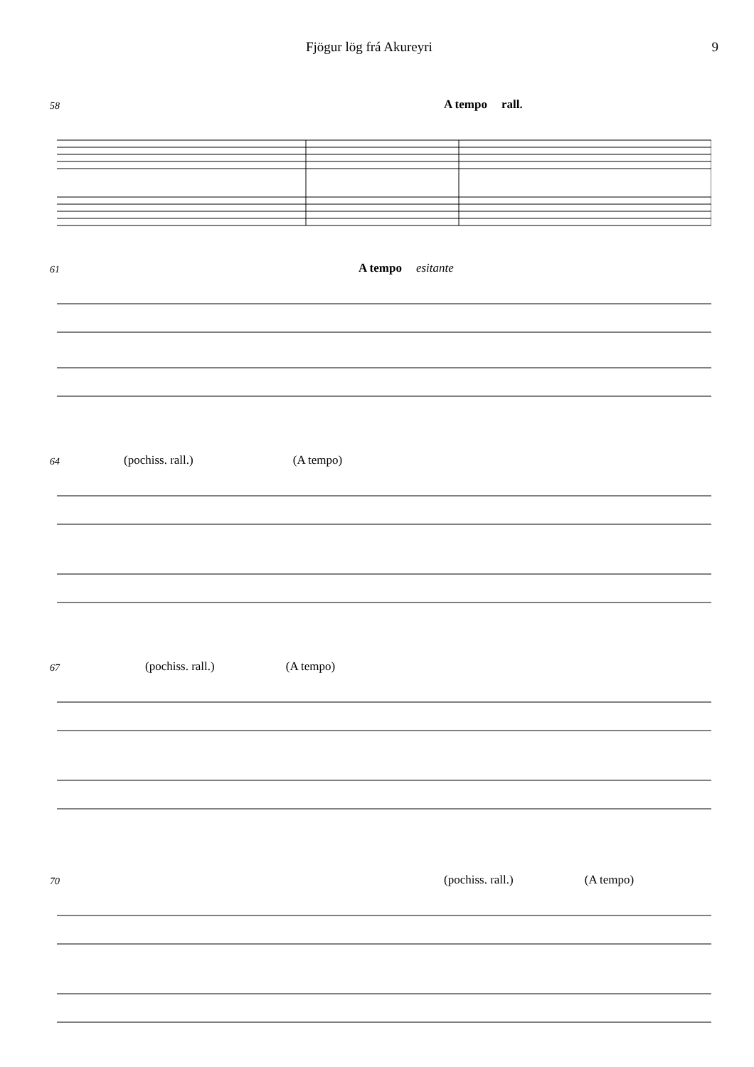Fjögur lög frá Akureyri 9
58 A tempo rall.
61 A tempo esitante
64 (pochiss. rall.) (A tempo)
67 (pochiss. rall.) (A tempo)
70 (pochiss. rall.) (A tempo)